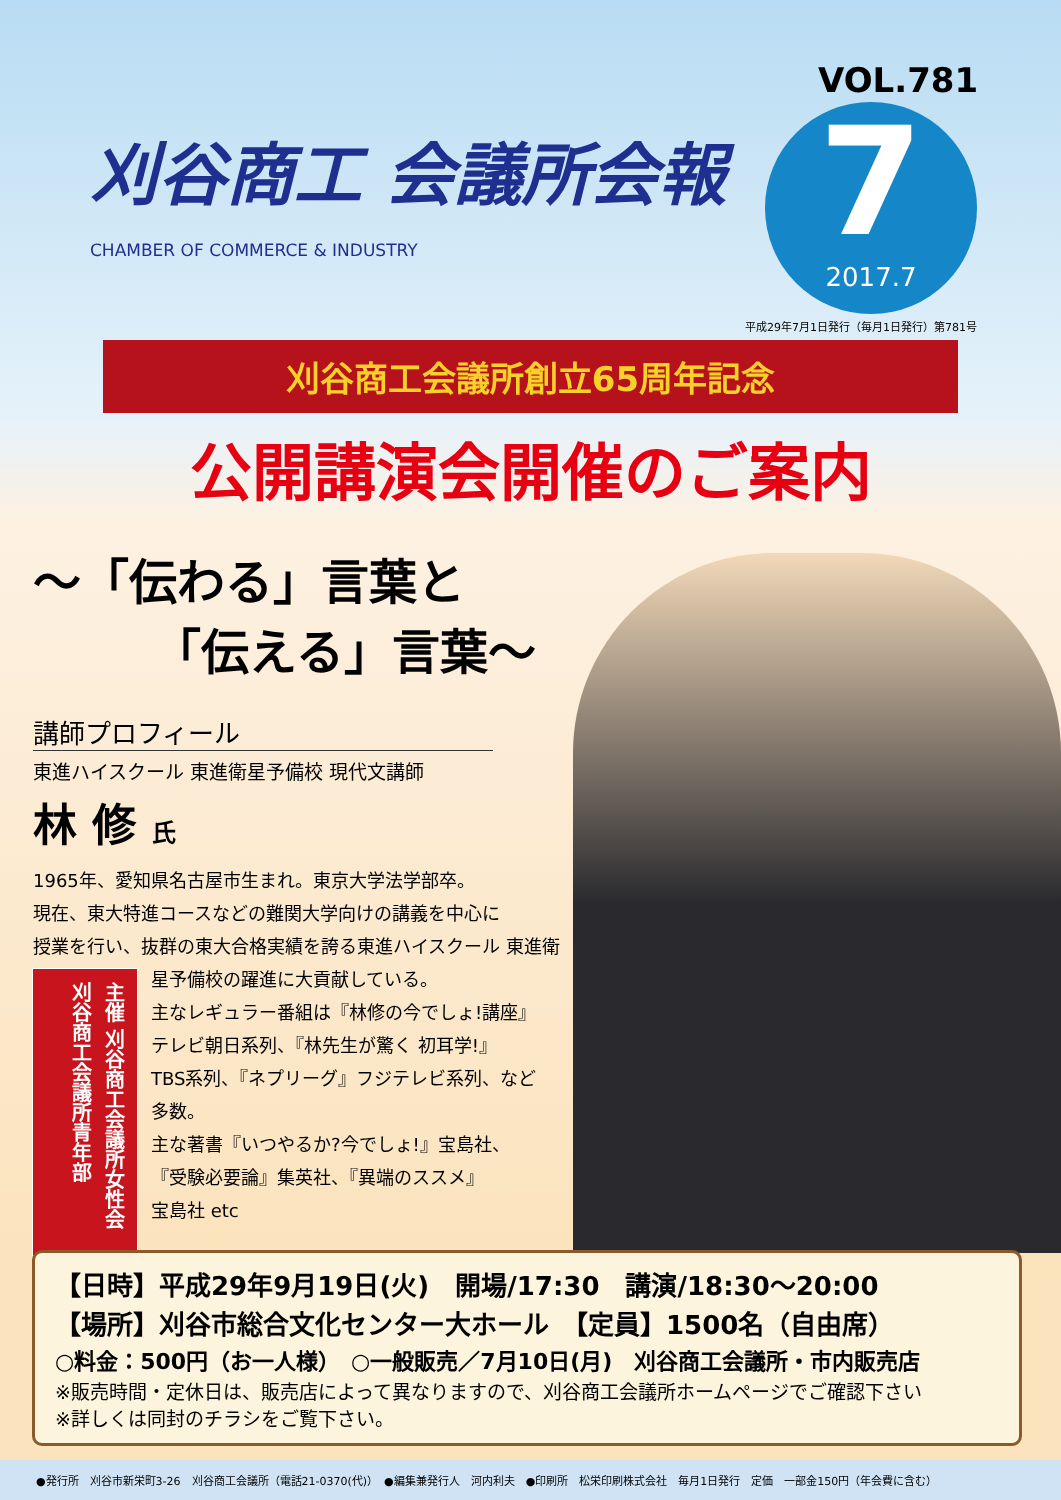刈谷商工 会議所会報
CHAMBER OF COMMERCE & INDUSTRY
VOL.781
7
2017.7
平成29年7月1日発行（毎月1日発行）第781号
刈谷商工会議所創立65周年記念
公開講演会開催のご案内
〜「伝わる」言葉と
　　　「伝える」言葉〜
講師プロフィール
東進ハイスクール 東進衛星予備校 現代文講師
林 修 氏
1965年、愛知県名古屋市生まれ。東京大学法学部卒。
現在、東大特進コースなどの難関大学向けの講義を中心に
授業を行い、抜群の東大合格実績を誇る東進ハイスクール
主催 刈谷商工会議所女性会 刈谷商工会議所青年部
東進衛星予備校の躍進に大貢献している。
主なレギュラー番組は『林修の今でしょ!講座』
テレビ朝日系列、『林先生が驚く 初耳学!』
TBS系列、『ネプリーグ』フジテレビ系列、など
多数。
主な著書『いつやるか?今でしょ!』宝島社、
『受験必要論』集英社、『異端のススメ』
宝島社 etc
【日時】平成29年9月19日(火)　開場/17:30　講演/18:30〜20:00
【場所】刈谷市総合文化センター大ホール　【定員】1500名（自由席）
○料金：500円（お一人様）　○一般販売／7月10日(月)　刈谷商工会議所・市内販売店
※販売時間・定休日は、販売店によって異なりますので、刈谷商工会議所ホームページでご確認下さい
※詳しくは同封のチラシをご覧下さい。
●発行所　刈谷市新栄町3-26　刈谷商工会議所（電話21-0370(代)）　●編集兼発行人　河内利夫　●印刷所　松栄印刷株式会社　毎月1日発行　定価　一部金150円（年会費に含む）